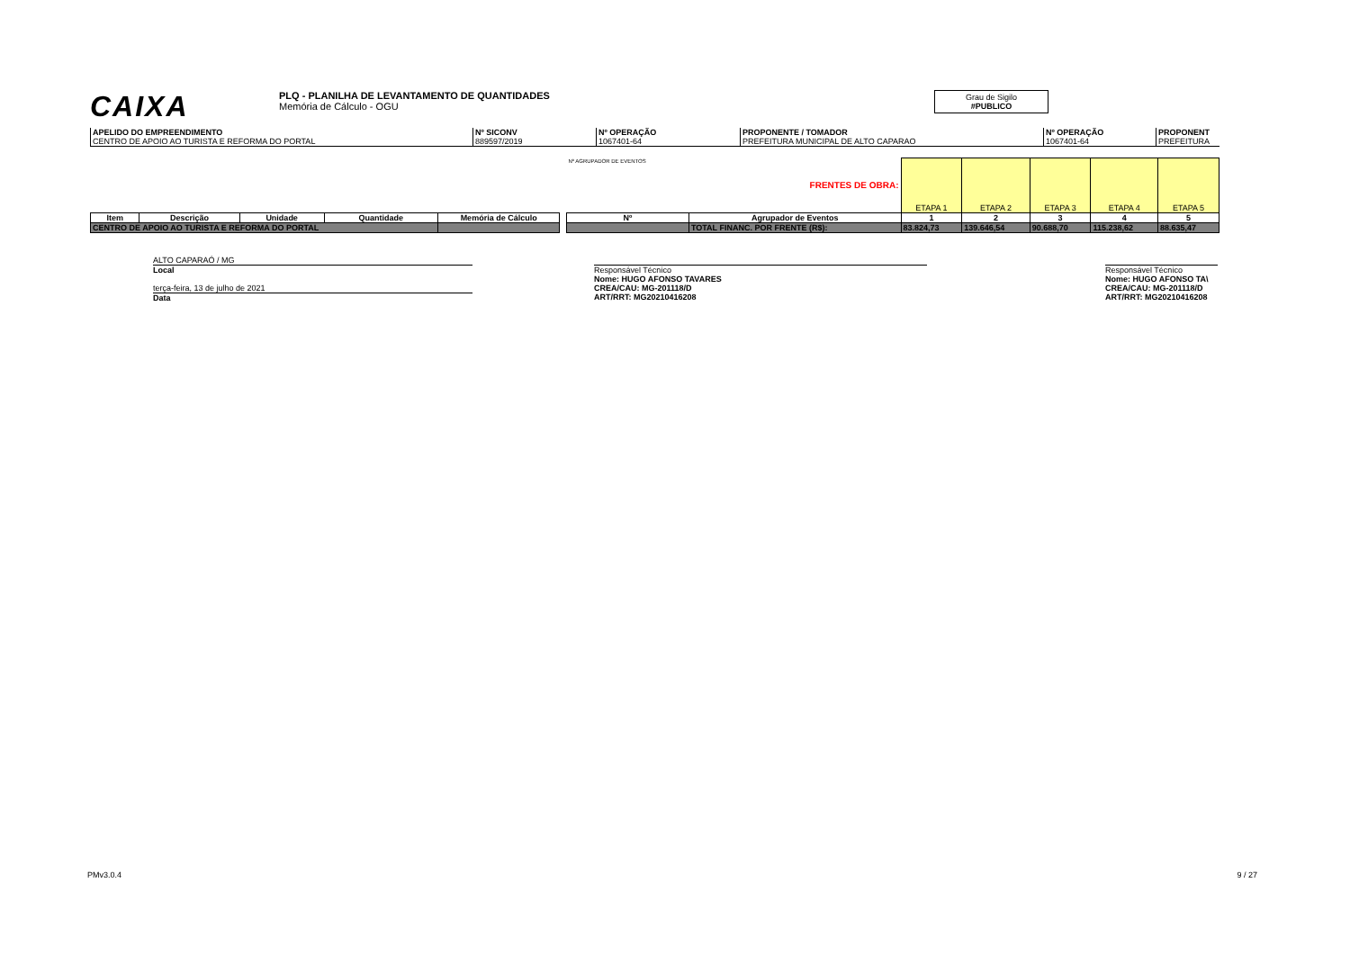CAIXA
PLQ - PLANILHA DE LEVANTAMENTO DE QUANTIDADES
Memória de Cálculo - OGU
Grau de Sigilo
#PUBLICO
| APELIDO DO EMPREENDIMENTO CENTRO DE APOIO AO TURISTA E REFORMA DO PORTAL | Nº SICONV 889597/2019 | Nº OPERAÇÃO 1067401-64 | PROPONENTE / TOMADOR PREFEITURA MUNICIPAL DE ALTO CAPARAO | Nº OPERAÇÃO 1067401-64 | PROPONENT PREFEITURA |
| | | | | | | Nº AGRUPADOR DE EVENTOS | FRENTES DE OBRA: | ETAPA 1 | ETAPA 2 | ETAPA 3 | ETAPA 4 | ETAPA 5 |
| Item | Descrição | Unidade | Quantidade | Memória de Cálculo | | Nº | Agrupador de Eventos | 1 | 2 | 3 | 4 | 5 |
| CENTRO DE APOIO AO TURISTA E REFORMA DO PORTAL | | | | | | | TOTAL FINANC. POR FRENTE (R$): | 83.824,73 | 139.646,54 | 90.688,70 | 115.238,62 | 88.635,47 |
ALTO CAPARAÓ / MG
Local
terça-feira, 13 de julho de 2021
Data
Responsável Técnico
Nome: HUGO AFONSO TAVARES
CREA/CAU: MG-201118/D
ART/RRT: MG20210416208
Responsável Técnico
Nome: HUGO AFONSO TA\
CREA/CAU: MG-201118/D
ART/RRT: MG20210416208
PMv3.0.4 9 / 27